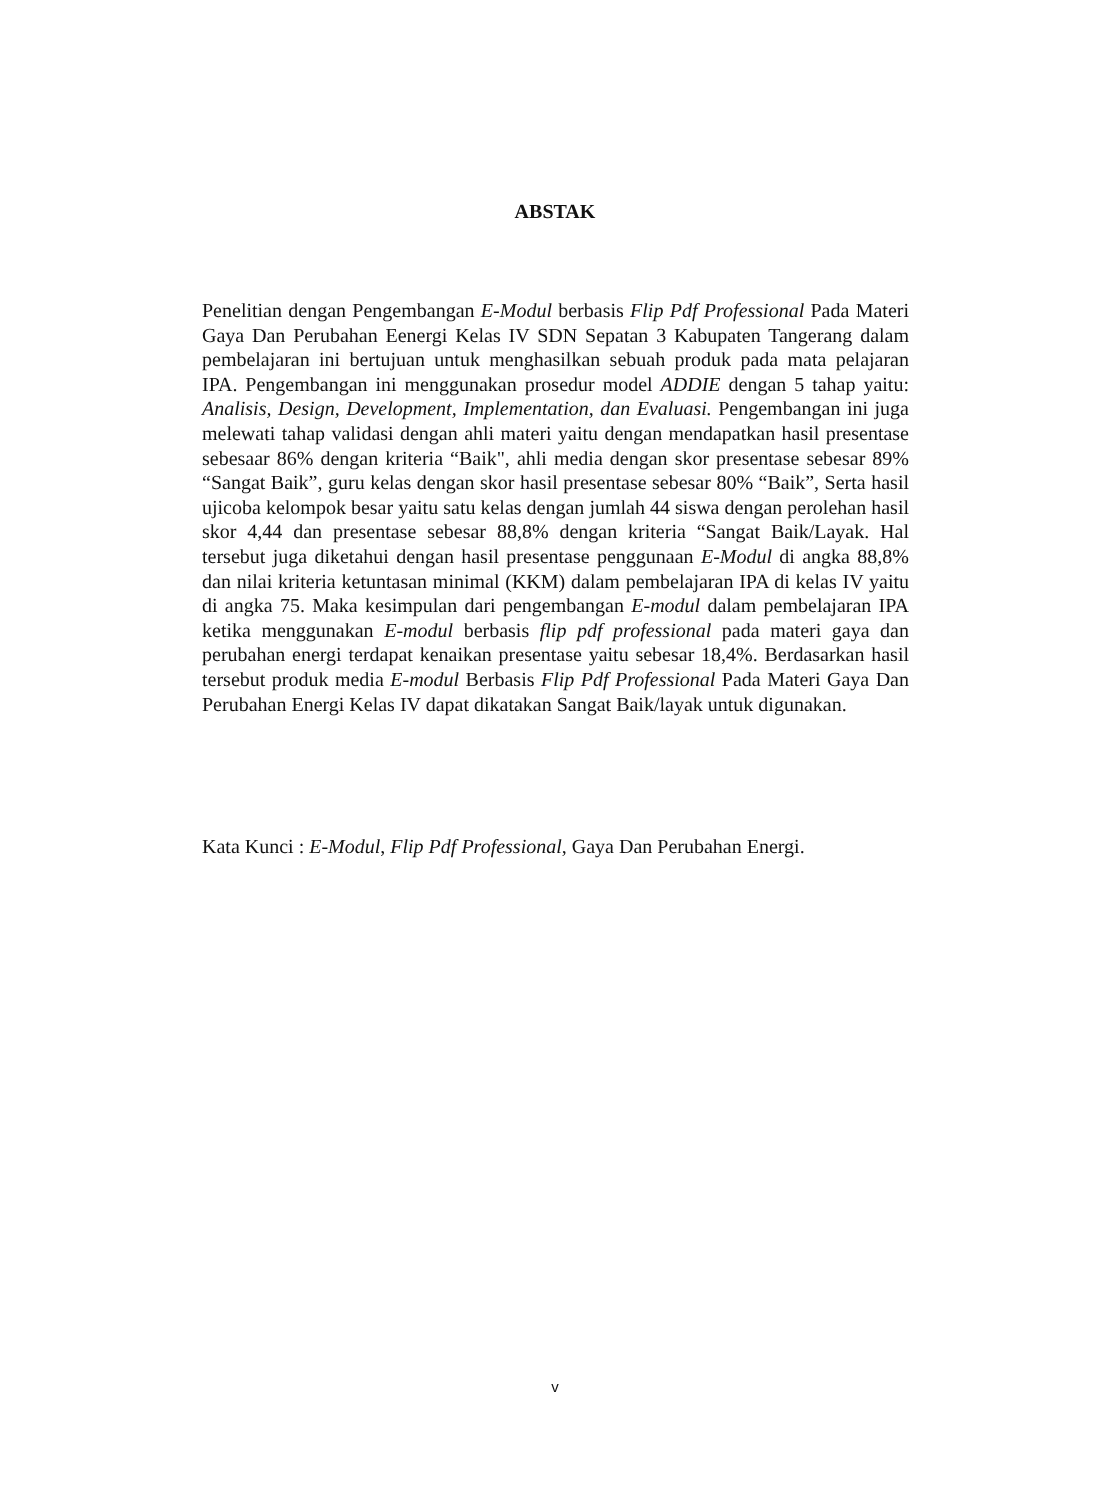ABSTAK
Penelitian dengan Pengembangan E-Modul berbasis Flip Pdf Professional Pada Materi Gaya Dan Perubahan Eenergi Kelas IV SDN Sepatan 3 Kabupaten Tangerang dalam pembelajaran ini bertujuan untuk menghasilkan sebuah produk pada mata pelajaran IPA. Pengembangan ini menggunakan prosedur model ADDIE dengan 5 tahap yaitu: Analisis, Design, Development, Implementation, dan Evaluasi. Pengembangan ini juga melewati tahap validasi dengan ahli materi yaitu dengan mendapatkan hasil presentase sebesaar 86% dengan kriteria “Baik", ahli media dengan skor presentase sebesar 89% “Sangat Baik”, guru kelas dengan skor hasil presentase sebesar 80% “Baik”, Serta hasil ujicoba kelompok besar yaitu satu kelas dengan jumlah 44 siswa dengan perolehan hasil skor 4,44 dan presentase sebesar 88,8% dengan kriteria “Sangat Baik/Layak. Hal tersebut juga diketahui dengan hasil presentase penggunaan E-Modul di angka 88,8% dan nilai kriteria ketuntasan minimal (KKM) dalam pembelajaran IPA di kelas IV yaitu di angka 75. Maka kesimpulan dari pengembangan E-modul dalam pembelajaran IPA ketika menggunakan E-modul berbasis flip pdf professional pada materi gaya dan perubahan energi terdapat kenaikan presentase yaitu sebesar 18,4%. Berdasarkan hasil tersebut produk media E-modul Berbasis Flip Pdf Professional Pada Materi Gaya Dan Perubahan Energi Kelas IV dapat dikatakan Sangat Baik/layak untuk digunakan.
Kata Kunci : E-Modul, Flip Pdf Professional, Gaya Dan Perubahan Energi.
v